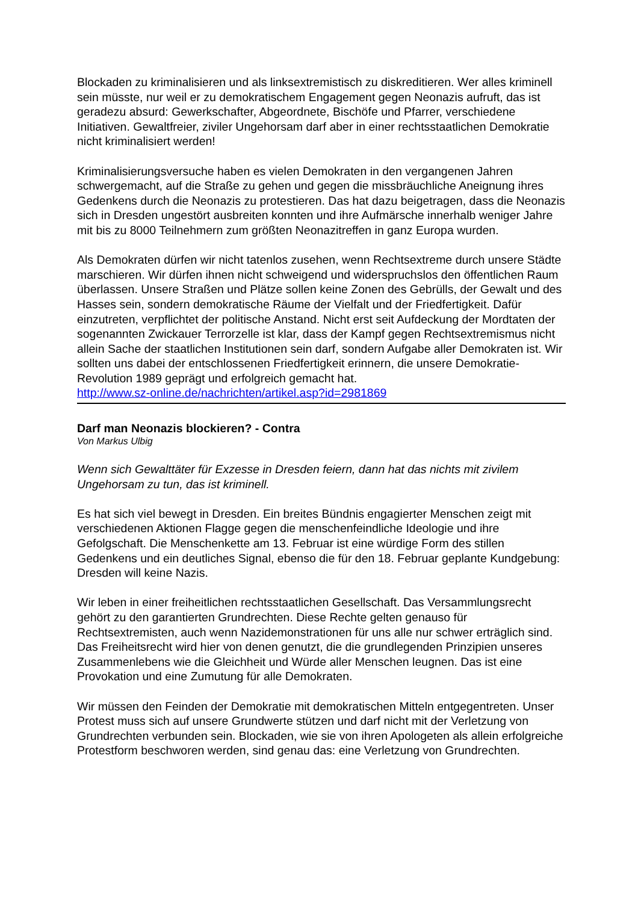Blockaden zu kriminalisieren und als linksextremistisch zu diskreditieren. Wer alles kriminell sein müsste, nur weil er zu demokratischem Engagement gegen Neonazis aufruft, das ist geradezu absurd: Gewerkschafter, Abgeordnete, Bischöfe und Pfarrer, verschiedene Initiativen. Gewaltfreier, ziviler Ungehorsam darf aber in einer rechtsstaatlichen Demokratie nicht kriminalisiert werden!
Kriminalisierungsversuche haben es vielen Demokraten in den vergangenen Jahren schwergemacht, auf die Straße zu gehen und gegen die missbräuchliche Aneignung ihres Gedenkens durch die Neonazis zu protestieren. Das hat dazu beigetragen, dass die Neonazis sich in Dresden ungestört ausbreiten konnten und ihre Aufmärsche innerhalb weniger Jahre mit bis zu 8000 Teilnehmern zum größten Neonazitreffen in ganz Europa wurden.
Als Demokraten dürfen wir nicht tatenlos zusehen, wenn Rechtsextreme durch unsere Städte marschieren. Wir dürfen ihnen nicht schweigend und widerspruchslos den öffentlichen Raum überlassen. Unsere Straßen und Plätze sollen keine Zonen des Gebrülls, der Gewalt und des Hasses sein, sondern demokratische Räume der Vielfalt und der Friedfertigkeit. Dafür einzutreten, verpflichtet der politische Anstand. Nicht erst seit Aufdeckung der Mordtaten der sogenannten Zwickauer Terrorzelle ist klar, dass der Kampf gegen Rechtsextremismus nicht allein Sache der staatlichen Institutionen sein darf, sondern Aufgabe aller Demokraten ist. Wir sollten uns dabei der entschlossenen Friedfertigkeit erinnern, die unsere Demokratie-Revolution 1989 geprägt und erfolgreich gemacht hat.
http://www.sz-online.de/nachrichten/artikel.asp?id=2981869
Darf man Neonazis blockieren? - Contra
Von Markus Ulbig
Wenn sich Gewalttäter für Exzesse in Dresden feiern, dann hat das nichts mit zivilem Ungehorsam zu tun, das ist kriminell.
Es hat sich viel bewegt in Dresden. Ein breites Bündnis engagierter Menschen zeigt mit verschiedenen Aktionen Flagge gegen die menschenfeindliche Ideologie und ihre Gefolgschaft. Die Menschenkette am 13. Februar ist eine würdige Form des stillen Gedenkens und ein deutliches Signal, ebenso die für den 18. Februar geplante Kundgebung: Dresden will keine Nazis.
Wir leben in einer freiheitlichen rechtsstaatlichen Gesellschaft. Das Versammlungsrecht gehört zu den garantierten Grundrechten. Diese Rechte gelten genauso für Rechtsextremisten, auch wenn Nazidemonstrationen für uns alle nur schwer erträglich sind. Das Freiheitsrecht wird hier von denen genutzt, die die grundlegenden Prinzipien unseres Zusammenlebens wie die Gleichheit und Würde aller Menschen leugnen. Das ist eine Provokation und eine Zumutung für alle Demokraten.
Wir müssen den Feinden der Demokratie mit demokratischen Mitteln entgegentreten. Unser Protest muss sich auf unsere Grundwerte stützen und darf nicht mit der Verletzung von Grundrechten verbunden sein. Blockaden, wie sie von ihren Apologeten als allein erfolgreiche Protestform beschworen werden, sind genau das: eine Verletzung von Grundrechten.